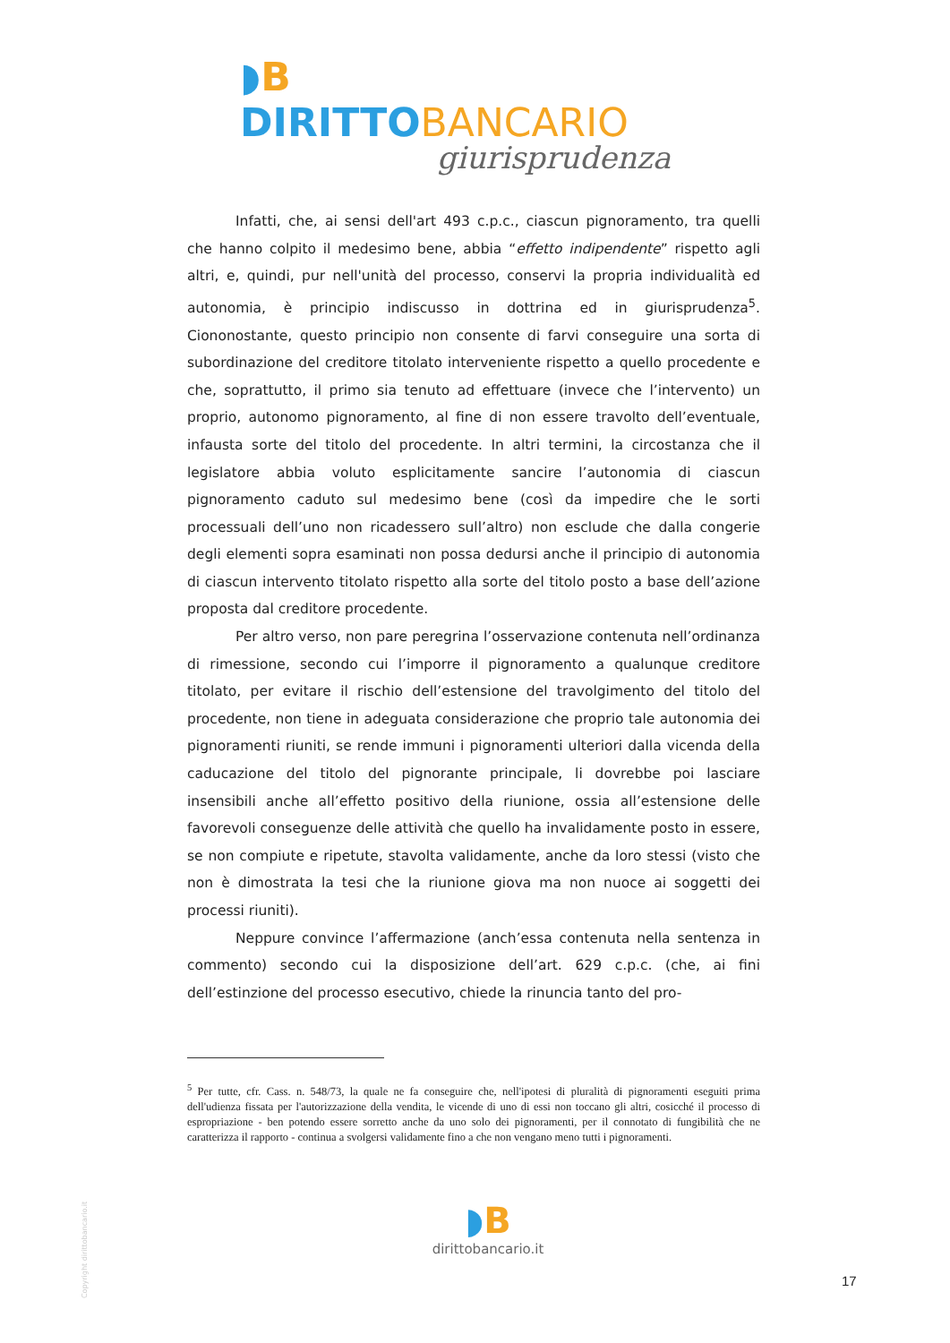◗B DIRITTO BANCARIO
giurisprudenza
Infatti, che, ai sensi dell'art 493 c.p.c., ciascun pignoramento, tra quelli che hanno colpito il medesimo bene, abbia “effetto indipendente” rispetto agli altri, e, quindi, pur nell'unità del processo, conservi la propria individualità ed autonomia, è principio indiscusso in dottrina ed in giurisprudenza<sup>5</sup>. Ciononostante, questo principio non consente di farvi conseguire una sorta di subordinazione del creditore titolato interveniente rispetto a quello procedente e che, soprattutto, il primo sia tenuto ad effettuare (invece che l’intervento) un proprio, autonomo pignoramento, al fine di non essere travolto dell’eventuale, infausta sorte del titolo del procedente. In altri termini, la circostanza che il legislatore abbia voluto esplicitamente sancire l’autonomia di ciascun pignoramento caduto sul medesimo bene (così da impedire che le sorti processuali dell’uno non ricadessero sull’altro) non esclude che dalla congerie degli elementi sopra esaminati non possa dedursi anche il principio di autonomia di ciascun intervento titolato rispetto alla sorte del titolo posto a base dell’azione proposta dal creditore procedente.
Per altro verso, non pare peregrina l’osservazione contenuta nell’ordinanza di rimessione, secondo cui l’imporre il pignoramento a qualunque creditore titolato, per evitare il rischio dell’estensione del travolgimento del titolo del procedente, non tiene in adeguata considerazione che proprio tale autonomia dei pignoramenti riuniti, se rende immuni i pignoramenti ulteriori dalla vicenda della caducazione del titolo del pignorante principale, li dovrebbe poi lasciare insensibili anche all’effetto positivo della riunione, ossia all’estensione delle favorevoli conseguenze delle attività che quello ha invalidamente posto in essere, se non compiute e ripetute, stavolta validamente, anche da loro stessi (visto che non è dimostrata la tesi che la riunione giova ma non nuoce ai soggetti dei processi riuniti).
Neppure convince l’affermazione (anch’essa contenuta nella sentenza in commento) secondo cui la disposizione dell’art. 629 c.p.c. (che, ai fini dell’estinzione del processo esecutivo, chiede la rinuncia tanto del pro-
<sup>5</sup> Per tutte, cfr. Cass. n. 548/73, la quale ne fa conseguire che, nell'ipotesi di pluralità di pignoramenti eseguiti prima dell'udienza fissata per l'autorizzazione della vendita, le vicende di uno di essi non toccano gli altri, cosicché il processo di espropriazione - ben potendo essere sorretto anche da uno solo dei pignoramenti, per il connotato di fungibilità che ne caratterizza il rapporto - continua a svolgersi validamente fino a che non vengano meno tutti i pignoramenti.
Copyright dirittobancario.it
◗B
dirittobancario.it
17